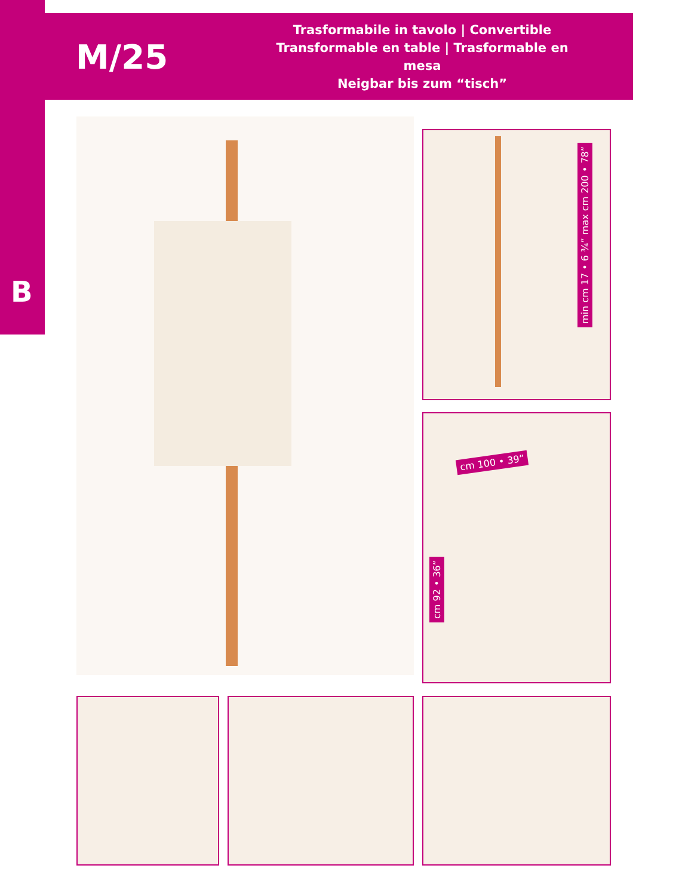M/25
Trasformabile in tavolo | Convertible
Transformable en table | Trasformable en mesa
Neigbar bis zum “tisch”
B
min cm 17 • 6 ¾” max cm 200 • 78”
cm 100 • 39”
cm 92 • 36”